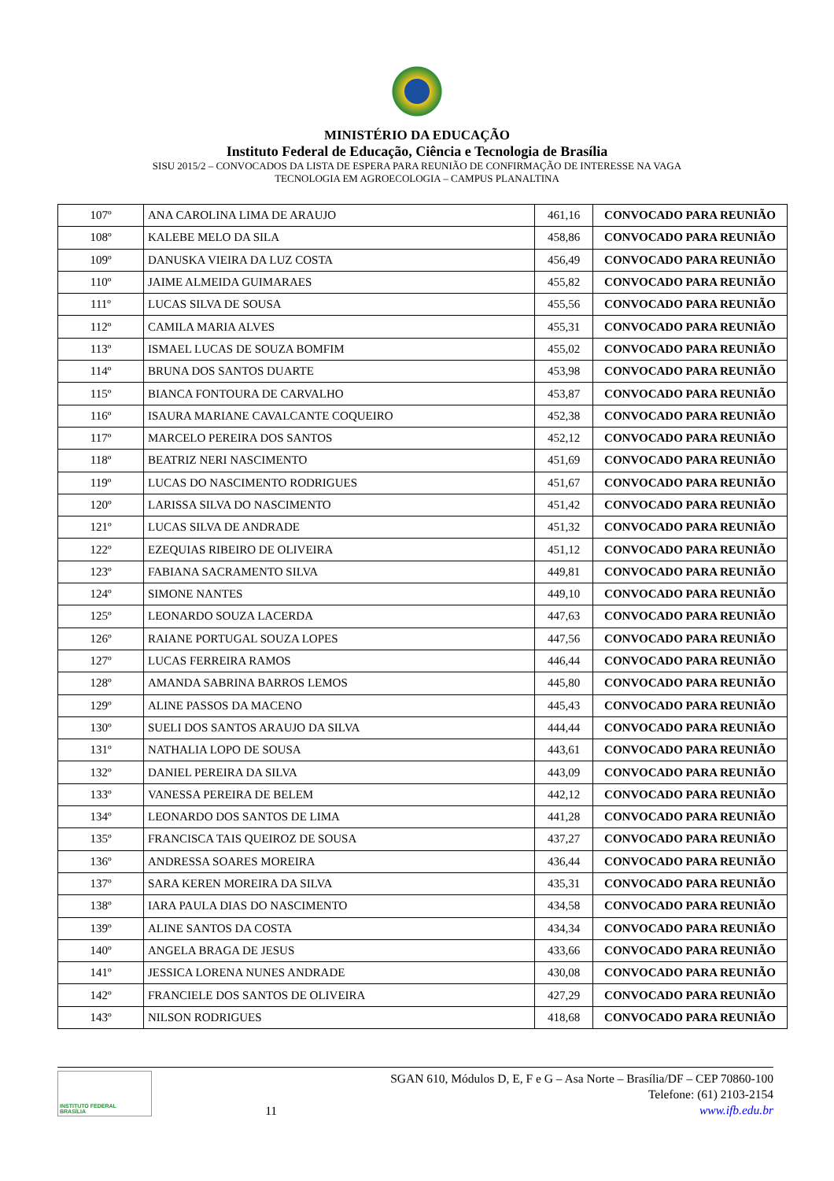MINISTÉRIO DA EDUCAÇÃO
Instituto Federal de Educação, Ciência e Tecnologia de Brasília
SISU 2015/2 – CONVOCADOS DA LISTA DE ESPERA PARA REUNIÃO DE CONFIRMAÇÃO DE INTERESSE NA VAGA
TECNOLOGIA EM AGROECOLOGIA – CAMPUS PLANALTINA
| 107º | ANA CAROLINA LIMA DE ARAUJO | 461,16 | CONVOCADO PARA REUNIÃO |
| 108º | KALEBE MELO DA SILA | 458,86 | CONVOCADO PARA REUNIÃO |
| 109º | DANUSKA VIEIRA DA LUZ COSTA | 456,49 | CONVOCADO PARA REUNIÃO |
| 110º | JAIME ALMEIDA GUIMARAES | 455,82 | CONVOCADO PARA REUNIÃO |
| 111º | LUCAS SILVA DE SOUSA | 455,56 | CONVOCADO PARA REUNIÃO |
| 112º | CAMILA MARIA ALVES | 455,31 | CONVOCADO PARA REUNIÃO |
| 113º | ISMAEL LUCAS DE SOUZA BOMFIM | 455,02 | CONVOCADO PARA REUNIÃO |
| 114º | BRUNA DOS SANTOS DUARTE | 453,98 | CONVOCADO PARA REUNIÃO |
| 115º | BIANCA FONTOURA DE CARVALHO | 453,87 | CONVOCADO PARA REUNIÃO |
| 116º | ISAURA MARIANE CAVALCANTE COQUEIRO | 452,38 | CONVOCADO PARA REUNIÃO |
| 117º | MARCELO PEREIRA DOS SANTOS | 452,12 | CONVOCADO PARA REUNIÃO |
| 118º | BEATRIZ NERI NASCIMENTO | 451,69 | CONVOCADO PARA REUNIÃO |
| 119º | LUCAS DO NASCIMENTO RODRIGUES | 451,67 | CONVOCADO PARA REUNIÃO |
| 120º | LARISSA SILVA DO NASCIMENTO | 451,42 | CONVOCADO PARA REUNIÃO |
| 121º | LUCAS SILVA DE ANDRADE | 451,32 | CONVOCADO PARA REUNIÃO |
| 122º | EZEQUIAS RIBEIRO DE OLIVEIRA | 451,12 | CONVOCADO PARA REUNIÃO |
| 123º | FABIANA SACRAMENTO SILVA | 449,81 | CONVOCADO PARA REUNIÃO |
| 124º | SIMONE NANTES | 449,10 | CONVOCADO PARA REUNIÃO |
| 125º | LEONARDO SOUZA LACERDA | 447,63 | CONVOCADO PARA REUNIÃO |
| 126º | RAIANE PORTUGAL SOUZA LOPES | 447,56 | CONVOCADO PARA REUNIÃO |
| 127º | LUCAS FERREIRA RAMOS | 446,44 | CONVOCADO PARA REUNIÃO |
| 128º | AMANDA SABRINA BARROS LEMOS | 445,80 | CONVOCADO PARA REUNIÃO |
| 129º | ALINE PASSOS DA MACENO | 445,43 | CONVOCADO PARA REUNIÃO |
| 130º | SUELI DOS SANTOS ARAUJO DA SILVA | 444,44 | CONVOCADO PARA REUNIÃO |
| 131º | NATHALIA LOPO DE SOUSA | 443,61 | CONVOCADO PARA REUNIÃO |
| 132º | DANIEL PEREIRA DA SILVA | 443,09 | CONVOCADO PARA REUNIÃO |
| 133º | VANESSA PEREIRA DE BELEM | 442,12 | CONVOCADO PARA REUNIÃO |
| 134º | LEONARDO DOS SANTOS DE LIMA | 441,28 | CONVOCADO PARA REUNIÃO |
| 135º | FRANCISCA TAIS QUEIROZ DE SOUSA | 437,27 | CONVOCADO PARA REUNIÃO |
| 136º | ANDRESSA SOARES MOREIRA | 436,44 | CONVOCADO PARA REUNIÃO |
| 137º | SARA KEREN MOREIRA DA SILVA | 435,31 | CONVOCADO PARA REUNIÃO |
| 138º | IARA PAULA DIAS DO NASCIMENTO | 434,58 | CONVOCADO PARA REUNIÃO |
| 139º | ALINE SANTOS DA COSTA | 434,34 | CONVOCADO PARA REUNIÃO |
| 140º | ANGELA BRAGA DE JESUS | 433,66 | CONVOCADO PARA REUNIÃO |
| 141º | JESSICA LORENA NUNES ANDRADE | 430,08 | CONVOCADO PARA REUNIÃO |
| 142º | FRANCIELE DOS SANTOS DE OLIVEIRA | 427,29 | CONVOCADO PARA REUNIÃO |
| 143º | NILSON RODRIGUES | 418,68 | CONVOCADO PARA REUNIÃO |
INSTITUTO FEDERAL
BRASÍLIA
11
SGAN 610, Módulos D, E, F e G – Asa Norte – Brasília/DF – CEP 70860-100
Telefone: (61) 2103-2154
www.ifb.edu.br